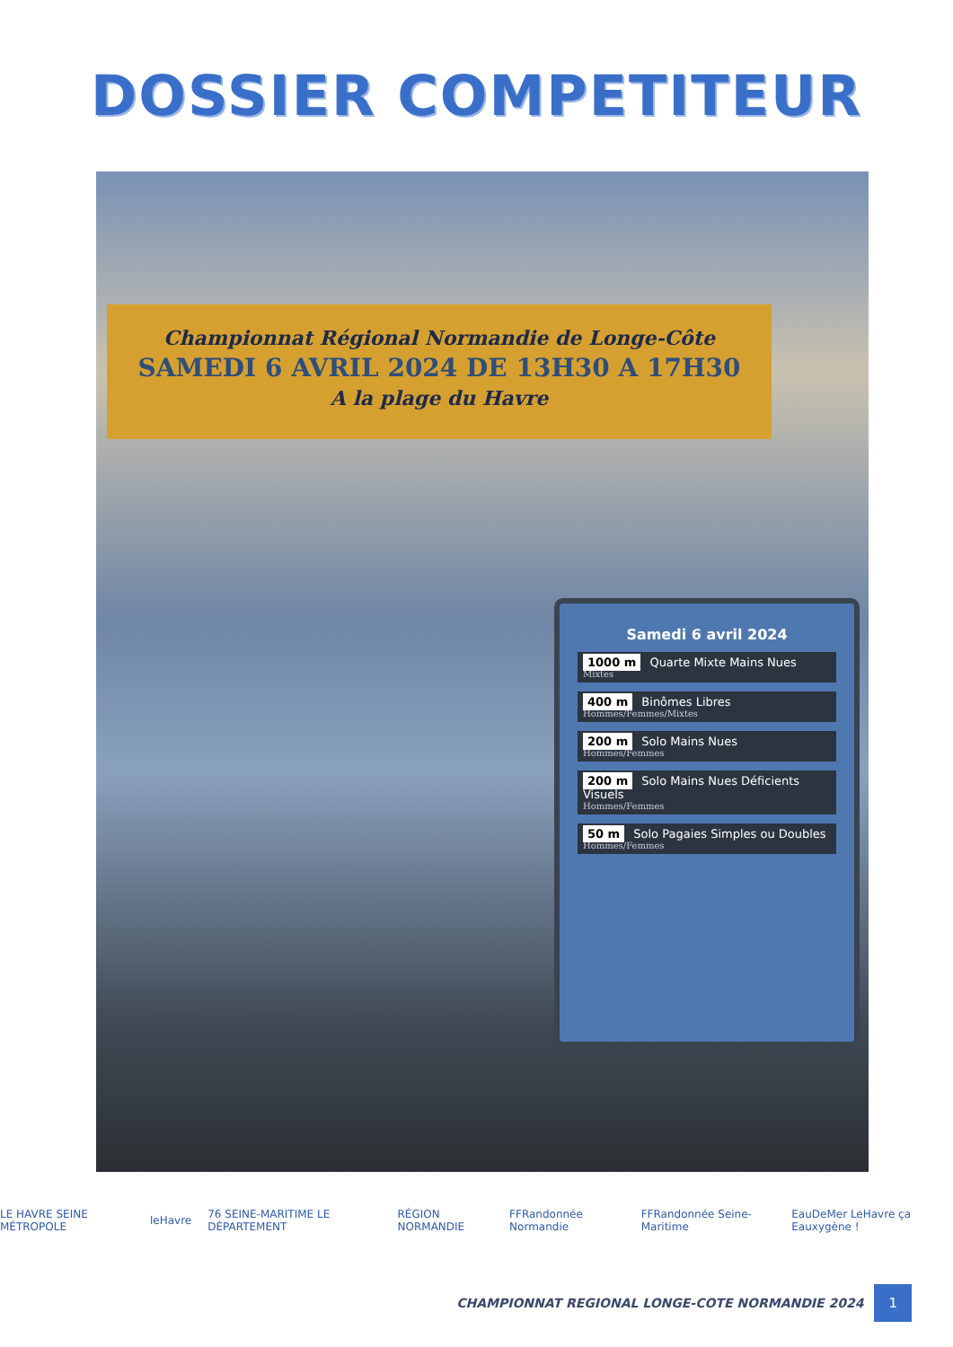DOSSIER COMPETITEUR
Championnat Régional Normandie de Longe-Côte
SAMEDI 6 AVRIL 2024 DE 13H30 A 17H30
A la plage du Havre
Samedi 6 avril 2024
1000 m Quarte Mixte Mains Nues
Mixtes
400 m Binômes Libres
Hommes/Femmes/Mixtes
200 m Solo Mains Nues
Hommes/Femmes
200 m Solo Mains Nues Déficients Visuels
Hommes/Femmes
50 m Solo Pagaies Simples ou Doubles
Hommes/Femmes
LE HAVRE SEINE MÉTROPOLE leHavre 76 SEINE-MARITIME LE DÉPARTEMENT RÉGION NORMANDIE FFRandonnée Normandie FFRandonnée Seine-Maritime EauDeMer LeHavre ça Eauxygène !
CHAMPIONNAT REGIONAL LONGE-COTE NORMANDIE 2024 1